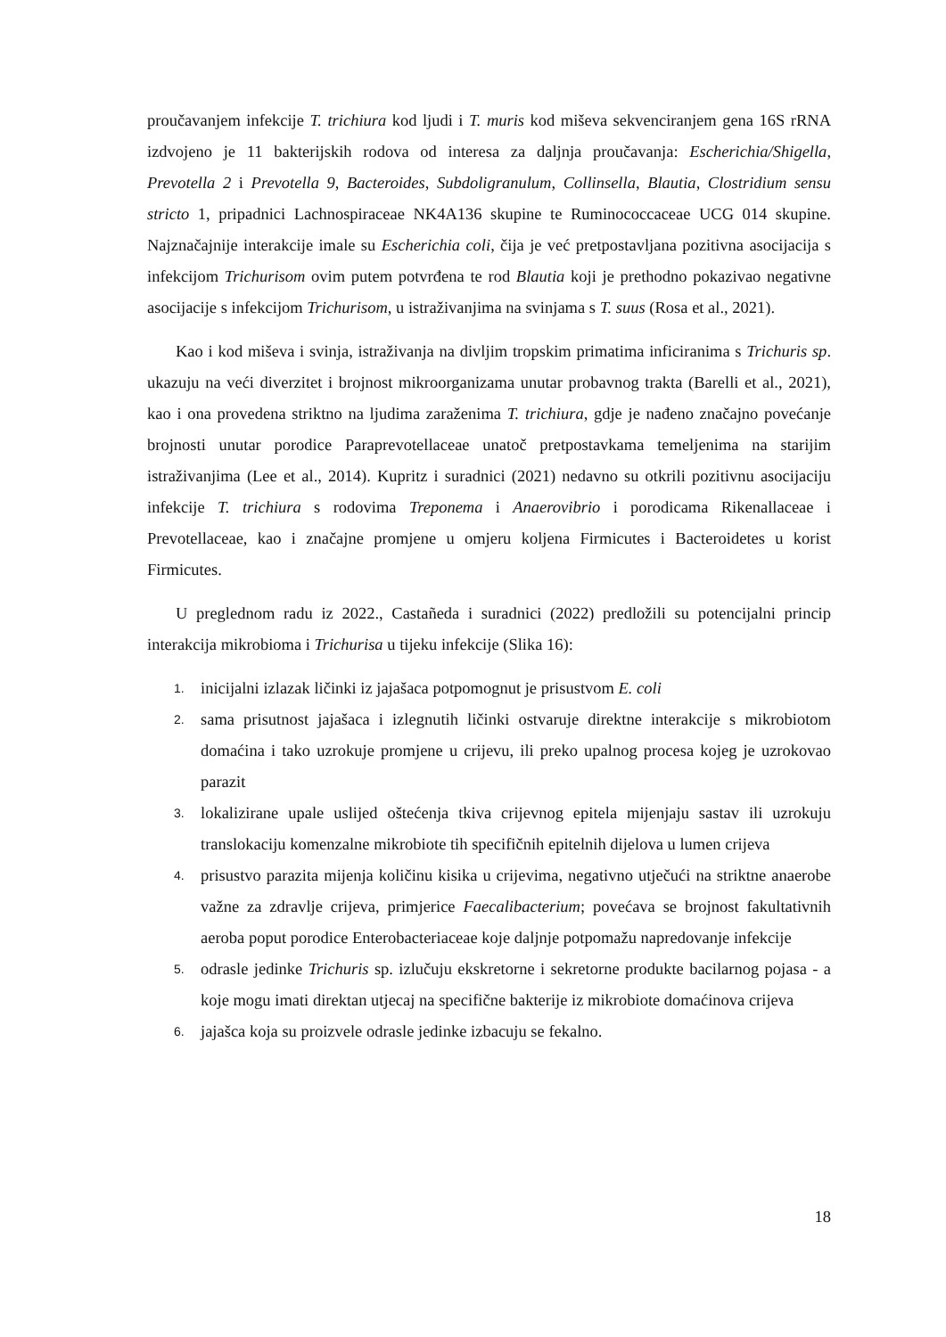proučavanjem infekcije T. trichiura kod ljudi i T. muris kod miševa sekvenciranjem gena 16S rRNA izdvojeno je 11 bakterijskih rodova od interesa za daljnja proučavanja: Escherichia/Shigella, Prevotella 2 i Prevotella 9, Bacteroides, Subdoligranulum, Collinsella, Blautia, Clostridium sensu stricto 1, pripadnici Lachnospiraceae NK4A136 skupine te Ruminococcaceae UCG 014 skupine. Najznačajnije interakcije imale su Escherichia coli, čija je već pretpostavljana pozitivna asocijacija s infekcijom Trichurisom ovim putem potvrđena te rod Blautia koji je prethodno pokazivao negativne asocijacije s infekcijom Trichurisom, u istraživanjima na svinjama s T. suus (Rosa et al., 2021).
Kao i kod miševa i svinja, istraživanja na divljim tropskim primatima inficiranima s Trichuris sp. ukazuju na veći diverzitet i brojnost mikroorganizama unutar probavnog trakta (Barelli et al., 2021), kao i ona provedena striktno na ljudima zaraženima T. trichiura, gdje je nađeno značajno povećanje brojnosti unutar porodice Paraprevotellaceae unatoč pretpostavkama temeljenima na starijim istraživanjima (Lee et al., 2014). Kupritz i suradnici (2021) nedavno su otkrili pozitivnu asocijaciju infekcije T. trichiura s rodovima Treponema i Anaerovibrio i porodicama Rikenallaceae i Prevotellaceae, kao i značajne promjene u omjeru koljena Firmicutes i Bacteroidetes u korist Firmicutes.
U preglednom radu iz 2022., Castañeda i suradnici (2022) predložili su potencijalni princip interakcija mikrobioma i Trichurisa u tijeku infekcije (Slika 16):
1. inicijalni izlazak ličinki iz jajašaca potpomognut je prisustvom E. coli
2. sama prisutnost jajašaca i izlegnutih ličinki ostvaruje direktne interakcije s mikrobiotom domaćina i tako uzrokuje promjene u crijevu, ili preko upalnog procesa kojeg je uzrokovao parazit
3. lokalizirane upale uslijed oštećenja tkiva crijevnog epitela mijenjaju sastav ili uzrokuju translokaciju komenzalne mikrobiote tih specifičnih epitelnih dijelova u lumen crijeva
4. prisustvo parazita mijenja količinu kisika u crijevima, negativno utječući na striktne anaerobe važne za zdravlje crijeva, primjerice Faecalibacterium; povećava se brojnost fakultativnih aeroba poput porodice Enterobacteriaceae koje daljnje potpomažu napredovanje infekcije
5. odrasle jedinke Trichuris sp. izlučuju ekskretorne i sekretorne produkte bacilarnog pojasa - a koje mogu imati direktan utjecaj na specifične bakterije iz mikrobiote domaćinova crijeva
6. jajašca koja su proizvele odrasle jedinke izbacuju se fekalno.
18